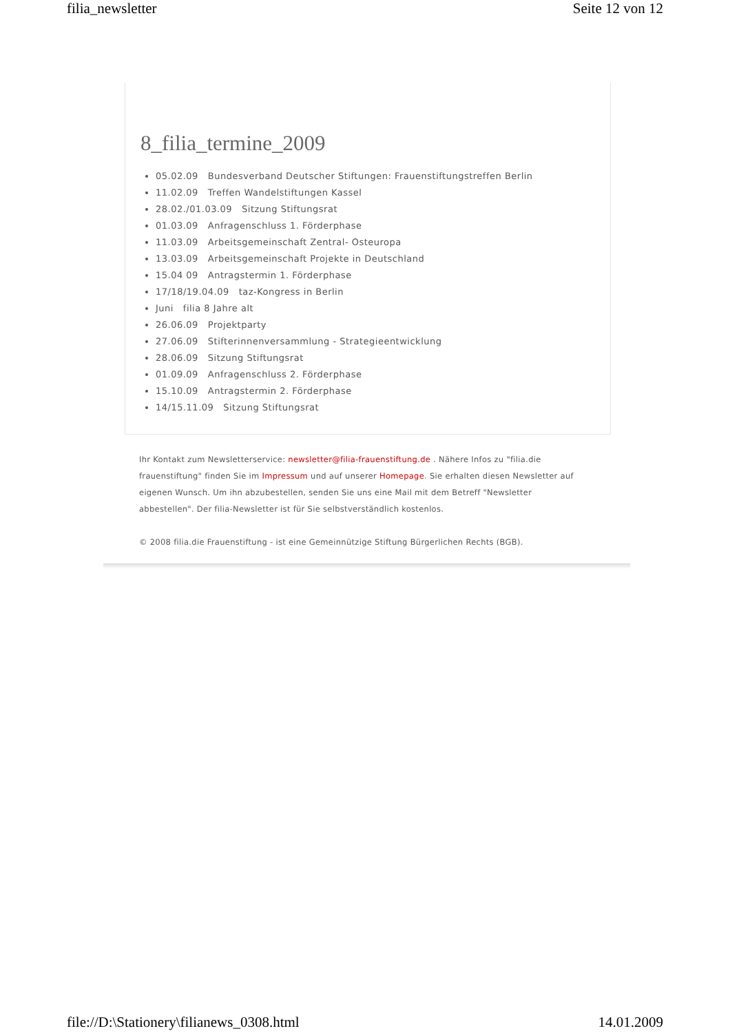filia_newsletter Seite 12 von 12
8_filia_termine_2009
05.02.09 Bundesverband Deutscher Stiftungen: Frauenstiftungstreffen Berlin
11.02.09 Treffen Wandelstiftungen Kassel
28.02./01.03.09 Sitzung Stiftungsrat
01.03.09 Anfragenschluss 1. Förderphase
11.03.09 Arbeitsgemeinschaft Zentral- Osteuropa
13.03.09 Arbeitsgemeinschaft Projekte in Deutschland
15.04 09 Antragstermin 1. Förderphase
17/18/19.04.09 taz-Kongress in Berlin
Juni filia 8 Jahre alt
26.06.09 Projektparty
27.06.09 Stifterinnenversammlung - Strategieentwicklung
28.06.09 Sitzung Stiftungsrat
01.09.09 Anfragenschluss 2. Förderphase
15.10.09 Antragstermin 2. Förderphase
14/15.11.09 Sitzung Stiftungsrat
Ihr Kontakt zum Newsletterservice: newsletter@filia-frauenstiftung.de . Nähere Infos zu "filia.die frauenstiftung" finden Sie im Impressum und auf unserer Homepage. Sie erhalten diesen Newsletter auf eigenen Wunsch. Um ihn abzubestellen, senden Sie uns eine Mail mit dem Betreff "Newsletter abbestellen". Der filia-Newsletter ist für Sie selbstverständlich kostenlos.
© 2008 filia.die Frauenstiftung - ist eine Gemeinnützige Stiftung Bürgerlichen Rechts (BGB).
file://D:\Stationery\filianews_0308.html 14.01.2009